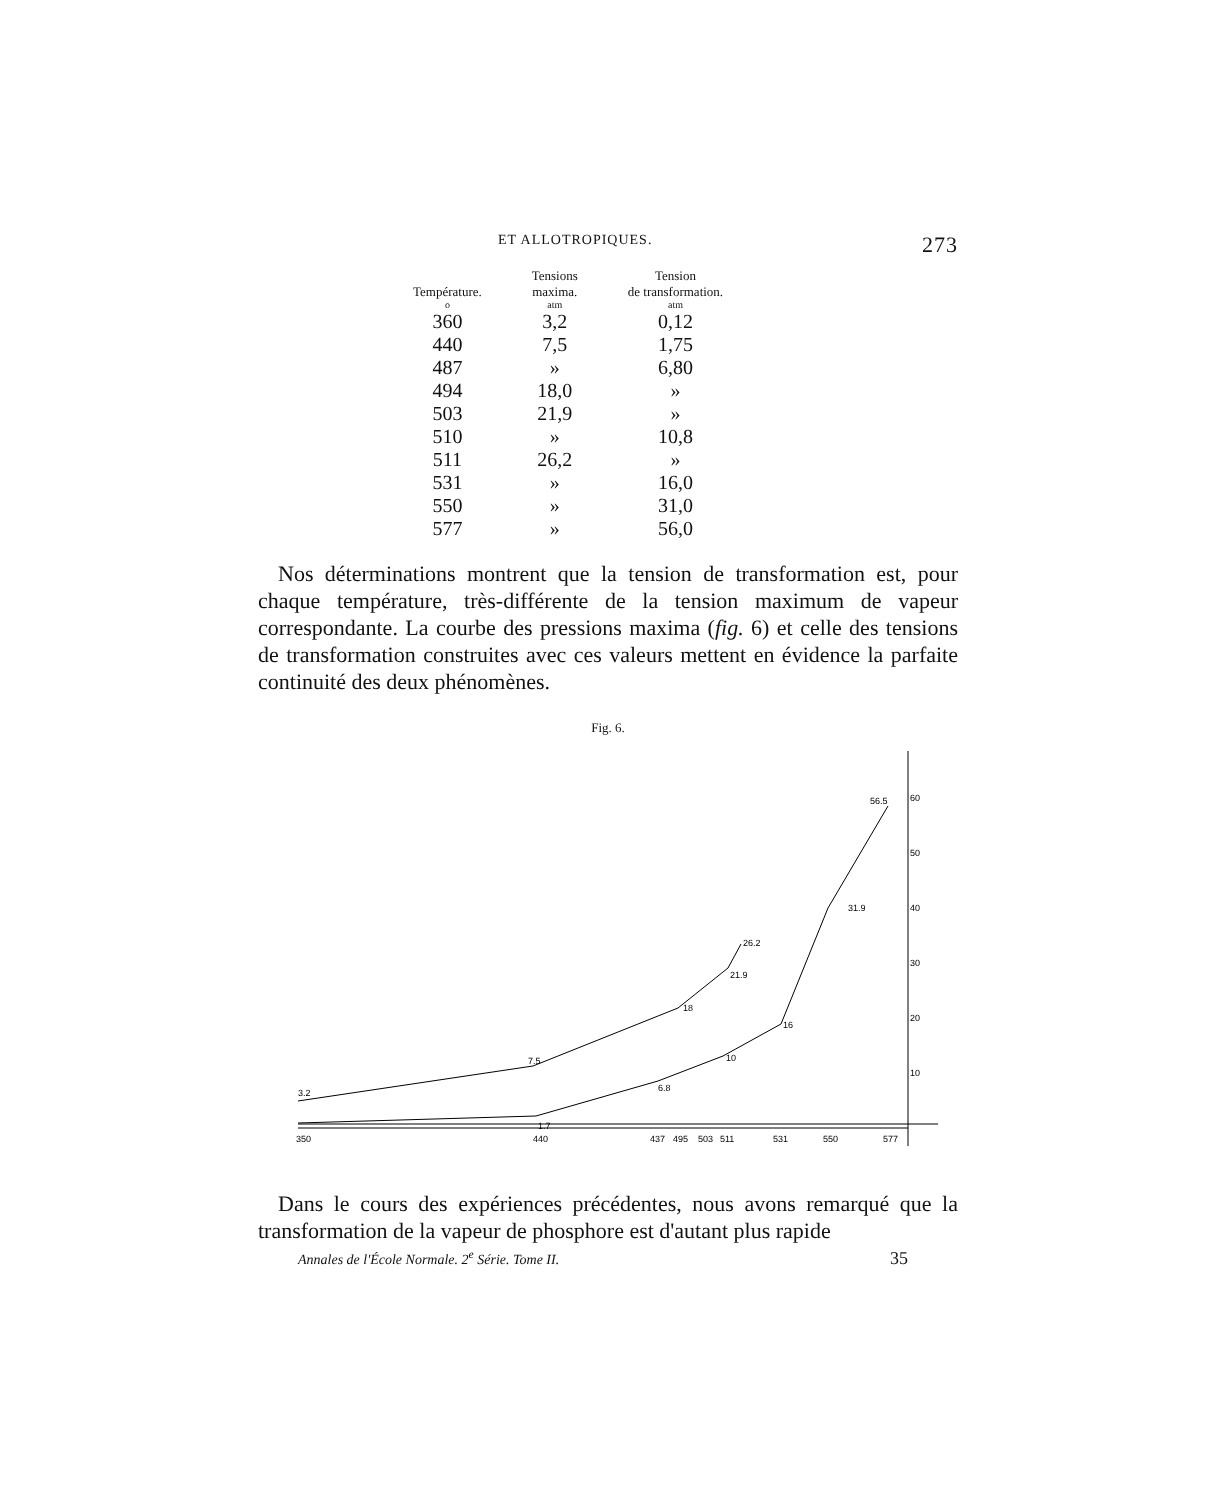ET ALLOTROPIQUES. 273
| Température. | Tensions maxima. | Tension de transformation. |
| --- | --- | --- |
| o | atm | atm |
| 360 | 3,2 | 0,12 |
| 440 | 7,5 | 1,75 |
| 487 | » | 6,80 |
| 494 | 18,0 | » |
| 503 | 21,9 | » |
| 510 | » | 10,8 |
| 511 | 26,2 | » |
| 531 | » | 16,0 |
| 550 | » | 31,0 |
| 577 | » | 56,0 |
Nos déterminations montrent que la tension de transformation est, pour chaque température, très-différente de la tension maximum de vapeur correspondante. La courbe des pressions maxima (fig. 6) et celle des tensions de transformation construites avec ces valeurs mettent en évidence la parfaite continuité des deux phénomènes.
Fig. 6.
60
50
40
30
20
10
350
440
437
495
503
511
531
550
577
3.2
7.5
18
21.9
26.2
31.9
56.5
6.8
10
16
1.7
Dans le cours des expériences précédentes, nous avons remarqué que la transformation de la vapeur de phosphore est d'autant plus rapide
Annales de l'École Normale. 2<sup>e</sup> Série. Tome II. 35